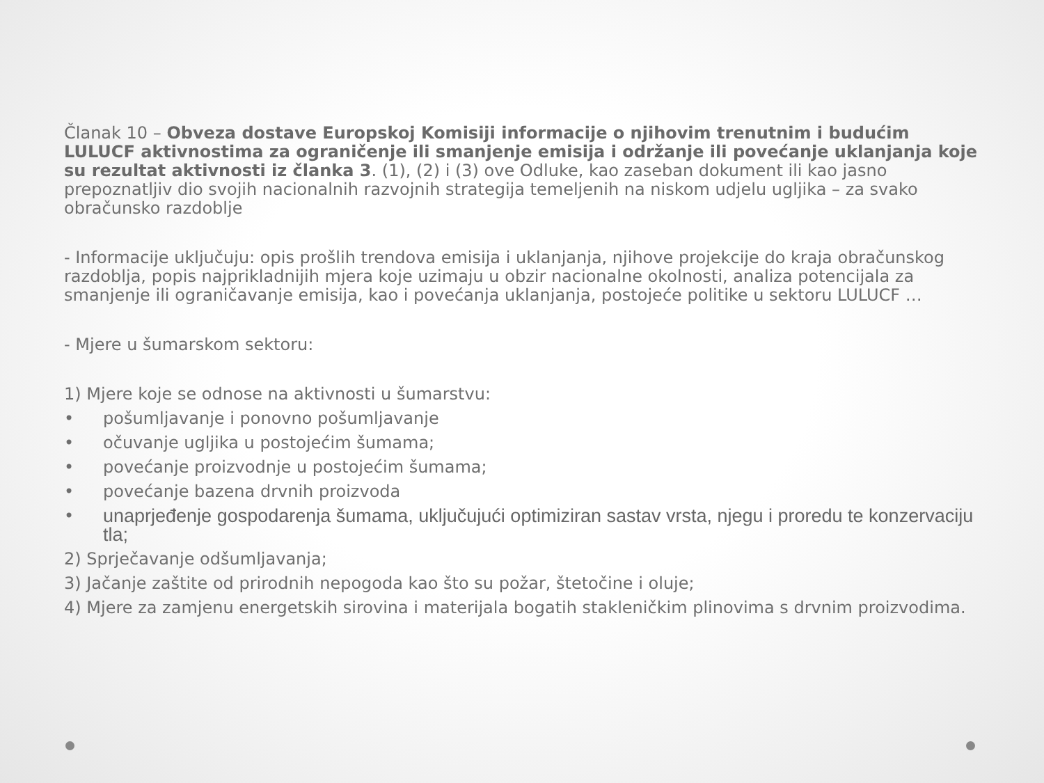Članak 10 – Obveza dostave Europskoj Komisiji informacije o njihovim trenutnim i budućim LULUCF aktivnostima za ograničenje ili smanjenje emisija i održanje ili povećanje uklanjanja koje su rezultat aktivnosti iz članka 3. (1), (2) i (3) ove Odluke, kao zaseban dokument ili kao jasno prepoznatljiv dio svojih nacionalnih razvojnih strategija temeljenih na niskom udjelu ugljika – za svako obračunsko razdoblje
- Informacije uključuju: opis prošlih trendova emisija i uklanjanja, njihove projekcije do kraja obračunskog razdoblja, popis najprikladnijih mjera koje uzimaju u obzir nacionalne okolnosti, analiza potencijala za smanjenje ili ograničavanje emisija, kao i povećanja uklanjanja, postojeće politike u sektoru LULUCF …
- Mjere u šumarskom sektoru:
1) Mjere koje se odnose na aktivnosti u šumarstvu:
• pošumljavanje i ponovno pošumljavanje
• očuvanje ugljika u postojećim šumama;
• povećanje proizvodnje u postojećim šumama;
• povećanje bazena drvnih proizvoda
• unaprjeđenje gospodarenja šumama, uključujući optimiziran sastav vrsta, njegu i proredu te konzervaciju tla;
2) Sprječavanje odšumljavanja;
3) Jačanje zaštite od prirodnih nepogoda kao što su požar, štetočine i oluje;
4) Mjere za zamjenu energetskih sirovina i materijala bogatih stakleničkim plinovima s drvnim proizvodima.